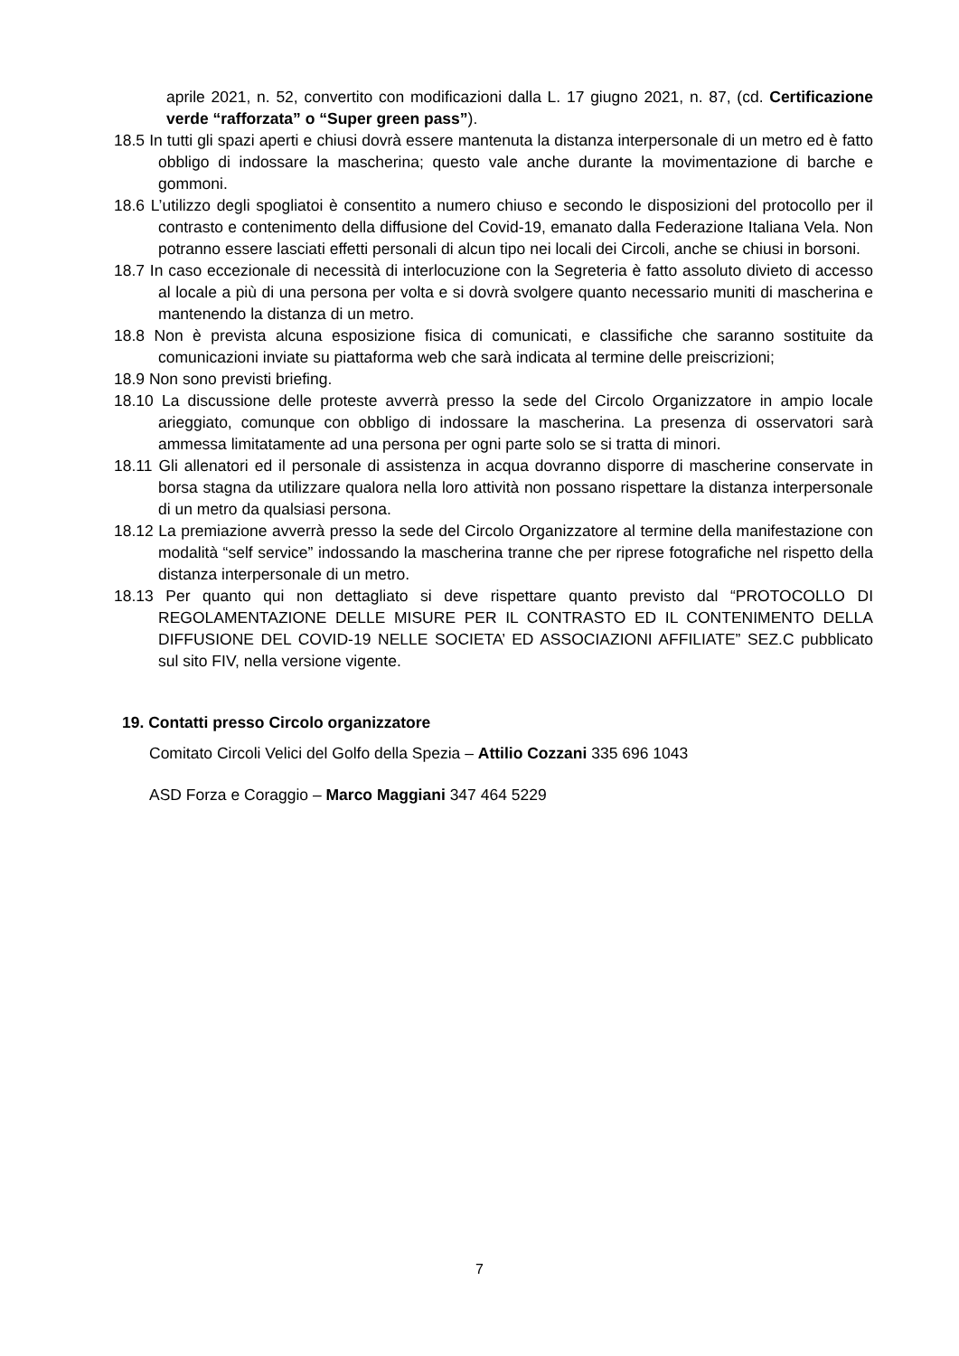aprile 2021, n. 52, convertito con modificazioni dalla L. 17 giugno 2021, n. 87, (cd. Certificazione verde “rafforzata” o “Super green pass”).
18.5 In tutti gli spazi aperti e chiusi dovrà essere mantenuta la distanza interpersonale di un metro ed è fatto obbligo di indossare la mascherina; questo vale anche durante la movimentazione di barche e gommoni.
18.6 L’utilizzo degli spogliatoi è consentito a numero chiuso e secondo le disposizioni del protocollo per il contrasto e contenimento della diffusione del Covid-19, emanato dalla Federazione Italiana Vela. Non potranno essere lasciati effetti personali di alcun tipo nei locali dei Circoli, anche se chiusi in borsoni.
18.7 In caso eccezionale di necessità di interlocuzione con la Segreteria è fatto assoluto divieto di accesso al locale a più di una persona per volta e si dovrà svolgere quanto necessario muniti di mascherina e mantenendo la distanza di un metro.
18.8 Non è prevista alcuna esposizione fisica di comunicati, e classifiche che saranno sostituite da comunicazioni inviate su piattaforma web che sarà indicata al termine delle preiscrizioni;
18.9 Non sono previsti briefing.
18.10 La discussione delle proteste avverrà presso la sede del Circolo Organizzatore in ampio locale arieggiato, comunque con obbligo di indossare la mascherina. La presenza di osservatori sarà ammessa limitatamente ad una persona per ogni parte solo se si tratta di minori.
18.11 Gli allenatori ed il personale di assistenza in acqua dovranno disporre di mascherine conservate in borsa stagna da utilizzare qualora nella loro attività non possano rispettare la distanza interpersonale di un metro da qualsiasi persona.
18.12 La premiazione avverrà presso la sede del Circolo Organizzatore al termine della manifestazione con modalità “self service” indossando la mascherina tranne che per riprese fotografiche nel rispetto della distanza interpersonale di un metro.
18.13 Per quanto qui non dettagliato si deve rispettare quanto previsto dal “PROTOCOLLO DI REGOLAMENTAZIONE DELLE MISURE PER IL CONTRASTO ED IL CONTENIMENTO DELLA DIFFUSIONE DEL COVID-19 NELLE SOCIETA’ ED ASSOCIAZIONI AFFILIATE” SEZ.C pubblicato sul sito FIV, nella versione vigente.
19. Contatti presso Circolo organizzatore
Comitato Circoli Velici del Golfo della Spezia – Attilio Cozzani 335 696 1043
ASD Forza e Coraggio – Marco Maggiani 347 464 5229
7